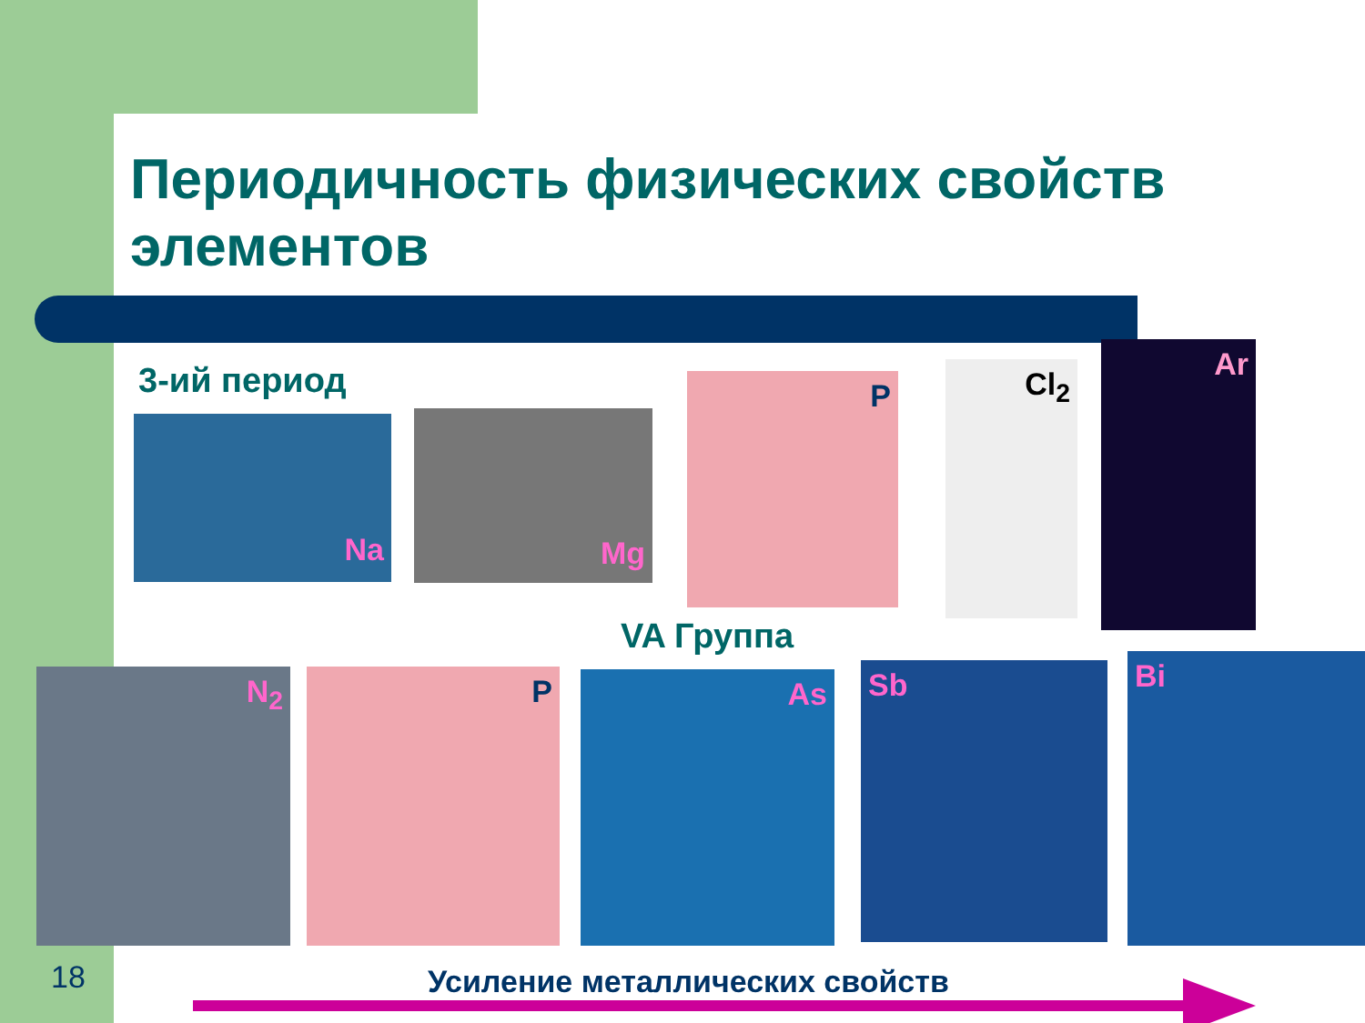Периодичность физических свойств элементов
3-ий период
Na Mg
P Cl<sub>2</sub>
Ar
VA Группа
N<sub>2</sub> P As Sb Bi
18 Усиление металлических свойств